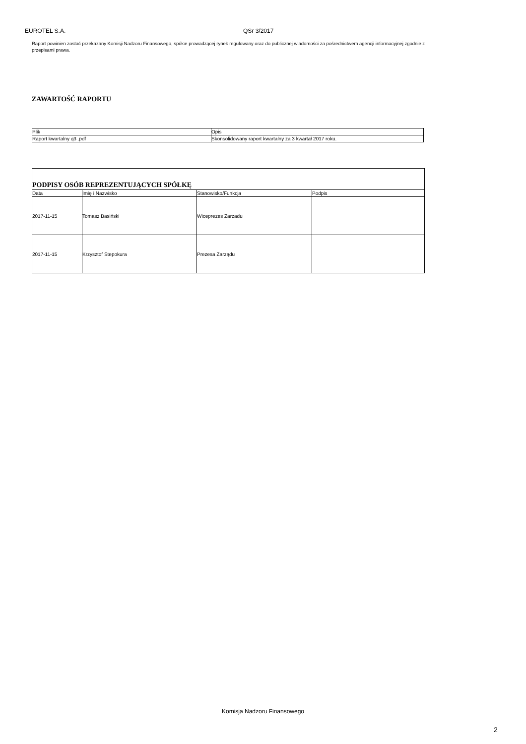EUROTEL S.A. QSr 3/2017
Raport powinien zostać przekazany Komisji Nadzoru Finansowego, spółce prowadzącej rynek regulowany oraz do publicznej wiadomości za pośrednictwem agencji informacyjnej zgodnie z przepisami prawa.
ZAWARTOŚĆ RAPORTU
| Plik | Opis |
| --- | --- |
| Raport kwartalny q3 .pdf | Skonsolidowany raport kwartalny za 3 kwartał 2017 roku. |
| PODPISY OSÓB REPREZENTUJĄCYCH SPÓŁKĘ | | | |
| --- | --- | --- | --- |
| Data | Imię i Nazwisko | Stanowisko/Funkcja | Podpis |
| 2017-11-15 | Tomasz Basiński | Wiceprezes Zarzadu | |
| 2017-11-15 | Krzysztof Stepokura | Prezesa Zarządu | |
Komisja Nadzoru Finansowego
2